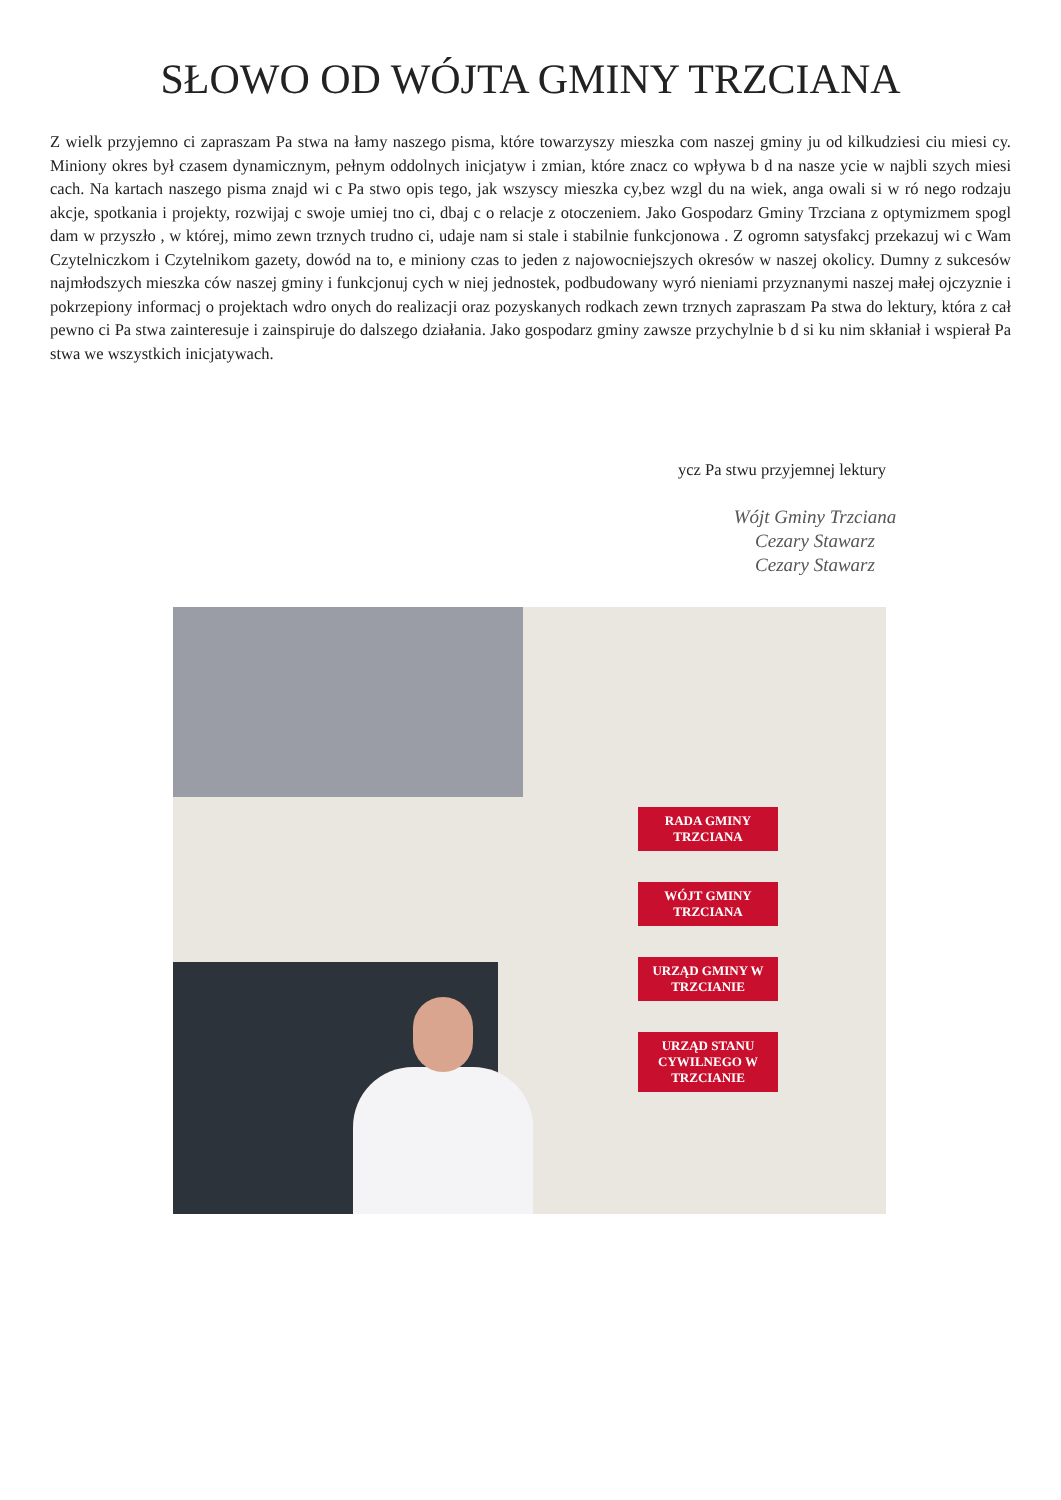SŁOWO OD WÓJTA GMINY TRZCIANA
Z wielk przyjemno ci zapraszam Pa stwa na łamy naszego pisma, które towarzyszy mieszka com naszej gminy ju od kilkudziesi ciu miesi cy. Miniony okres był czasem dynamicznym, pełnym oddolnych inicjatyw i zmian, które znacz co wpływa b d na nasze ycie w najbli szych miesi cach. Na kartach naszego pisma znajd wi c Pa stwo opis tego, jak wszyscy mieszka cy,bez wzgl du na wiek, anga owali si w ró nego rodzaju akcje, spotkania i projekty, rozwijaj c swoje umiej tno ci, dbaj c o relacje z otoczeniem. Jako Gospodarz Gminy Trzciana z optymizmem spogl dam w przyszło , w której, mimo zewn trznych trudno ci, udaje nam si stale i stabilnie funkcjonowa . Z ogromn satysfakcj przekazuj wi c Wam Czytelniczkom i Czytelnikom gazety, dowód na to, e miniony czas to jeden z najowocniejszych okresów w naszej okolicy. Dumny z sukcesów najmłodszych mieszka ców naszej gminy i funkcjonuj cych w niej jednostek, podbudowany wyró nieniami przyznanymi naszej małej ojczyznie i pokrzepiony informacj o projektach wdro onych do realizacji oraz pozyskanych rodkach zewn trznych zapraszam Pa stwa do lektury, która z cał pewno ci Pa stwa zainteresuje i zainspiruje do dalszego działania. Jako gospodarz gminy zawsze przychylnie b d si ku nim skłaniał i wspierał Pa stwa we wszystkich inicjatywach.
ycz Pa stwu przyjemnej lektury
Wójt Gminy Trzciana
Cezary Stawarz
Cezary Stawarz
RADA GMINY TRZCIANA
WÓJT GMINY TRZCIANA
URZĄD GMINY W TRZCIANIE
URZĄD STANU CYWILNEGO W TRZCIANIE